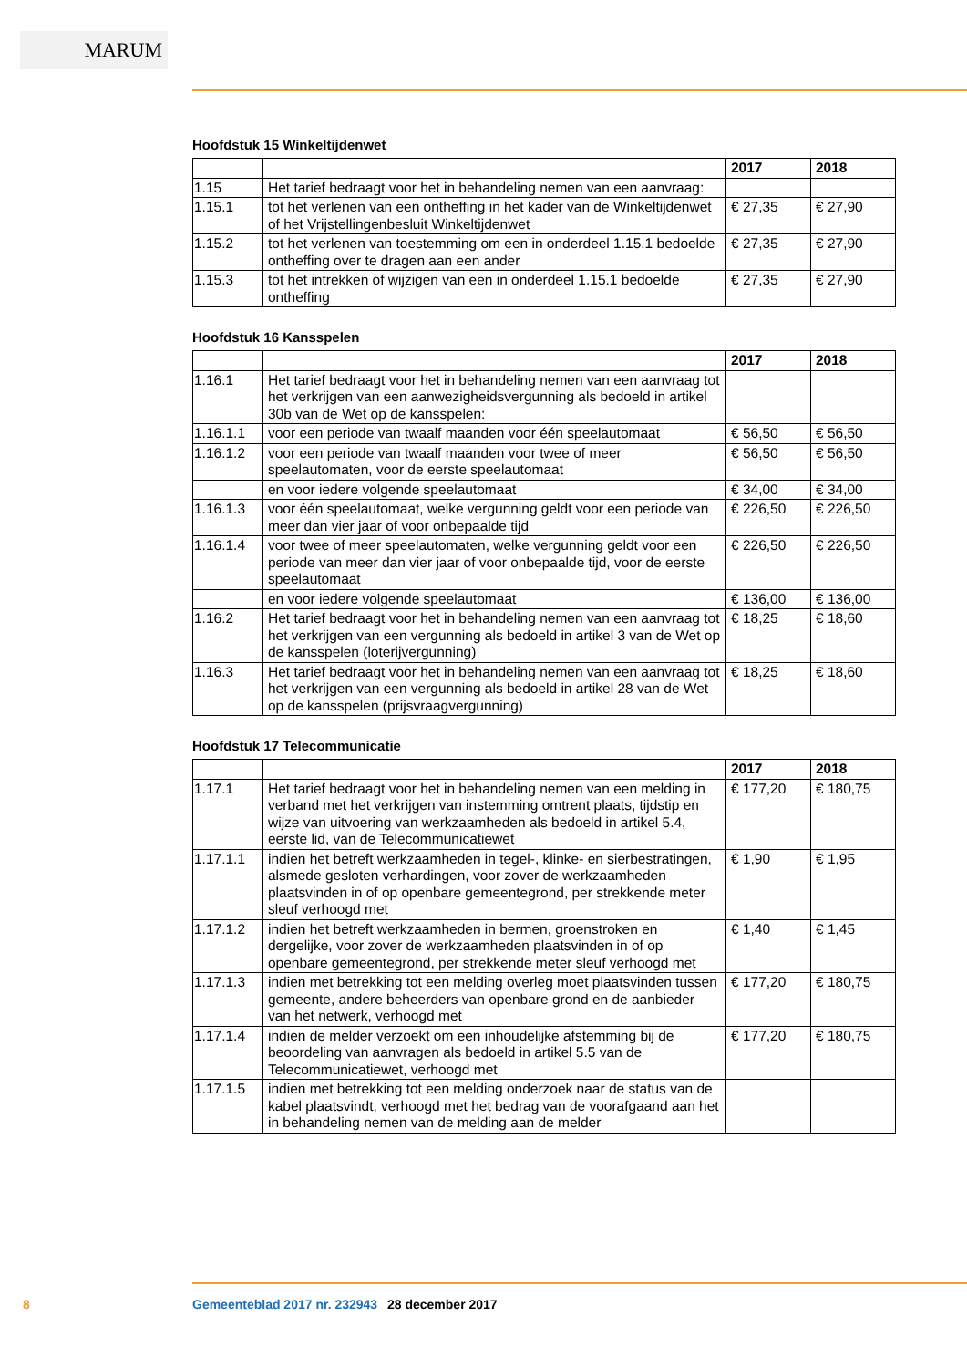MARUM
Hoofdstuk 15 Winkeltijdenwet
| | | 2017 | 2018 |
| --- | --- | --- | --- |
| 1.15 | Het tarief bedraagt voor het in behandeling nemen van een aanvraag: | | |
| 1.15.1 | tot het verlenen van een ontheffing in het kader van de Winkeltijdenwet of het Vrijstellingenbesluit Winkeltijdenwet | € 27,35 | € 27,90 |
| 1.15.2 | tot het verlenen van toestemming om een in onderdeel 1.15.1 bedoelde ontheffing over te dragen aan een ander | € 27,35 | € 27,90 |
| 1.15.3 | tot het intrekken of wijzigen van een in onderdeel 1.15.1 bedoelde ontheffing | € 27,35 | € 27,90 |
Hoofdstuk 16 Kansspelen
| | | 2017 | 2018 |
| --- | --- | --- | --- |
| 1.16.1 | Het tarief bedraagt voor het in behandeling nemen van een aanvraag tot het verkrijgen van een aanwezigheidsvergunning als bedoeld in artikel 30b van de Wet op de kansspelen: | | |
| 1.16.1.1 | voor een periode van twaalf maanden voor één speelautomaat | € 56,50 | € 56,50 |
| 1.16.1.2 | voor een periode van twaalf maanden voor twee of meer speelautomaten, voor de eerste speelautomaat | € 56,50 | € 56,50 |
| | en voor iedere volgende speelautomaat | € 34,00 | € 34,00 |
| 1.16.1.3 | voor één speelautomaat, welke vergunning geldt voor een periode van meer dan vier jaar of voor onbepaalde tijd | € 226,50 | € 226,50 |
| 1.16.1.4 | voor twee of meer speelautomaten, welke vergunning geldt voor een periode van meer dan vier jaar of voor onbepaalde tijd, voor de eerste speelautomaat | € 226,50 | € 226,50 |
| | en voor iedere volgende speelautomaat | € 136,00 | € 136,00 |
| 1.16.2 | Het tarief bedraagt voor het in behandeling nemen van een aanvraag tot het verkrijgen van een vergunning als bedoeld in artikel 3 van de Wet op de kansspelen (loterijvergunning) | € 18,25 | € 18,60 |
| 1.16.3 | Het tarief bedraagt voor het in behandeling nemen van een aanvraag tot het verkrijgen van een vergunning als bedoeld in artikel 28 van de Wet op de kansspelen (prijsvraagvergunning) | € 18,25 | € 18,60 |
Hoofdstuk 17 Telecommunicatie
| | | 2017 | 2018 |
| --- | --- | --- | --- |
| 1.17.1 | Het tarief bedraagt voor het in behandeling nemen van een melding in verband met het verkrijgen van instemming omtrent plaats, tijdstip en wijze van uitvoering van werkzaamheden als bedoeld in artikel 5.4, eerste lid, van de Telecommunicatiewet | € 177,20 | € 180,75 |
| 1.17.1.1 | indien het betreft werkzaamheden in tegel-, klinke- en sierbestratingen, alsmede gesloten verhardingen, voor zover de werkzaamheden plaatsvinden in of op openbare gemeentegrond, per strekkende meter sleuf verhoogd met | € 1,90 | € 1,95 |
| 1.17.1.2 | indien het betreft werkzaamheden in bermen, groenstroken en dergelijke, voor zover de werkzaamheden plaatsvinden in of op openbare gemeentegrond, per strekkende meter sleuf verhoogd met | € 1,40 | € 1,45 |
| 1.17.1.3 | indien met betrekking tot een melding overleg moet plaatsvinden tussen gemeente, andere beheerders van openbare grond en de aanbieder van het netwerk, verhoogd met | € 177,20 | € 180,75 |
| 1.17.1.4 | indien de melder verzoekt om een inhoudelijke afstemming bij de beoordeling van aanvragen als bedoeld in artikel 5.5 van de Telecommunicatiewet, verhoogd met | € 177,20 | € 180,75 |
| 1.17.1.5 | indien met betrekking tot een melding onderzoek naar de status van de kabel plaatsvindt, verhoogd met het bedrag van de vooraf­gaand aan het in behandeling nemen van de melding aan de melder | | |
8 Gemeenteblad 2017 nr. 232943 28 december 2017